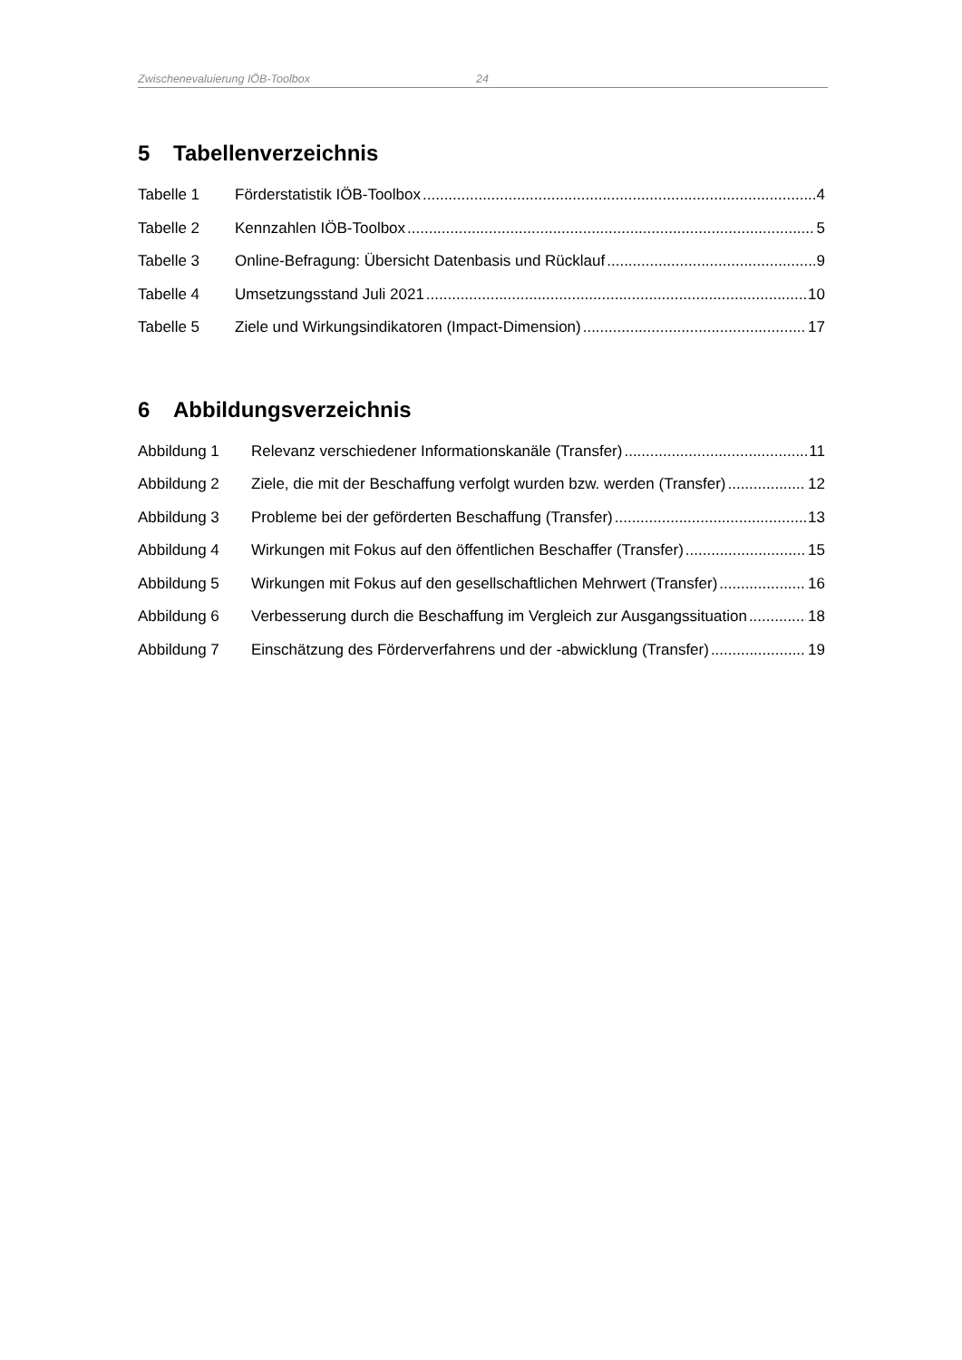Zwischenevaluierung IÖB-Toolbox 24
5 Tabellenverzeichnis
Tabelle 1 Förderstatistik IÖB-Toolbox 4
Tabelle 2 Kennzahlen IÖB-Toolbox 5
Tabelle 3 Online-Befragung: Übersicht Datenbasis und Rücklauf 9
Tabelle 4 Umsetzungsstand Juli 2021 10
Tabelle 5 Ziele und Wirkungsindikatoren (Impact-Dimension) 17
6 Abbildungsverzeichnis
Abbildung 1 Relevanz verschiedener Informationskanäle (Transfer) 11
Abbildung 2 Ziele, die mit der Beschaffung verfolgt wurden bzw. werden (Transfer) 12
Abbildung 3 Probleme bei der geförderten Beschaffung (Transfer) 13
Abbildung 4 Wirkungen mit Fokus auf den öffentlichen Beschaffer (Transfer) 15
Abbildung 5 Wirkungen mit Fokus auf den gesellschaftlichen Mehrwert (Transfer) 16
Abbildung 6 Verbesserung durch die Beschaffung im Vergleich zur Ausgangssituation 18
Abbildung 7 Einschätzung des Förderverfahrens und der -abwicklung (Transfer) 19